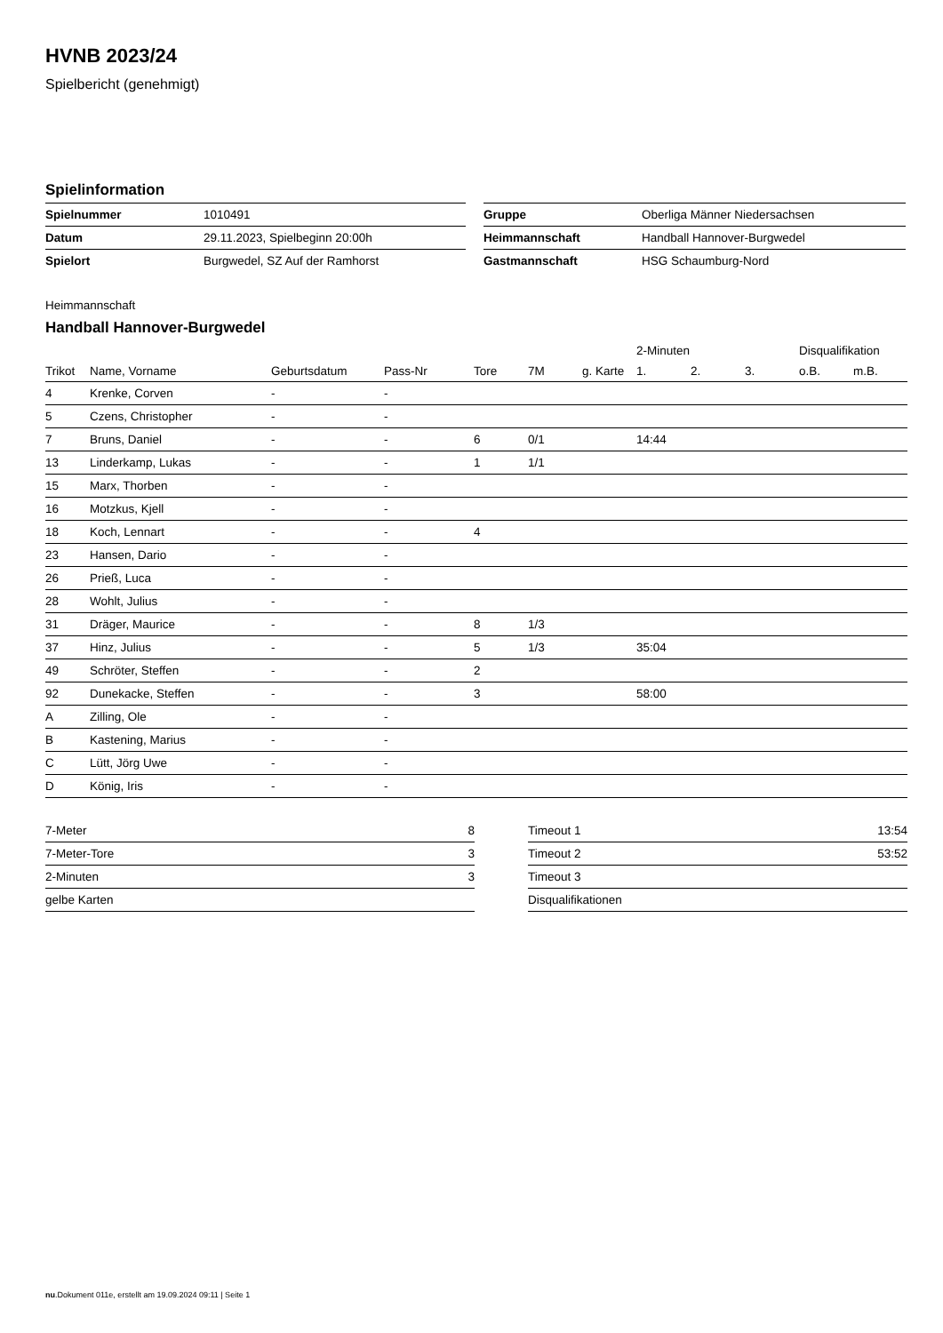HVNB 2023/24
Spielbericht (genehmigt)
Spielinformation
| Spielnummer | 1010491 |
| Datum | 29.11.2023, Spielbeginn 20:00h |
| Spielort | Burgwedel, SZ Auf der Ramhorst |
| Gruppe | Oberliga Männer Niedersachsen |
| Heimmannschaft | Handball Hannover-Burgwedel |
| Gastmannschaft | HSG Schaumburg-Nord |
Heimmannschaft
Handball Hannover-Burgwedel
| | | | | | | | | 2-Minuten | | | Disqualifikation | |
| --- | --- | --- | --- | --- | --- | --- | --- | --- | --- | --- | --- | --- |
| Trikot | Name, Vorname | Geburtsdatum | Pass-Nr | Tore | 7M | g. Karte | | 1. | 2. | 3. | o.B. | m.B. |
| 4 | Krenke, Corven | - | - | | | | | | | | | |
| 5 | Czens, Christopher | - | - | | | | | | | | | |
| 7 | Bruns, Daniel | - | - | 6 | 0/1 | | | 14:44 | | | | |
| 13 | Linderkamp, Lukas | - | - | 1 | 1/1 | | | | | | | |
| 15 | Marx, Thorben | - | - | | | | | | | | | |
| 16 | Motzkus, Kjell | - | - | | | | | | | | | |
| 18 | Koch, Lennart | - | - | 4 | | | | | | | | |
| 23 | Hansen, Dario | - | - | | | | | | | | | |
| 26 | Prieß, Luca | - | - | | | | | | | | | |
| 28 | Wohlt, Julius | - | - | | | | | | | | | |
| 31 | Dräger, Maurice | - | - | 8 | 1/3 | | | | | | | |
| 37 | Hinz, Julius | - | - | 5 | 1/3 | | | 35:04 | | | | |
| 49 | Schröter, Steffen | - | - | 2 | | | | | | | | |
| 92 | Dunekacke, Steffen | - | - | 3 | | | | 58:00 | | | | |
| A | Zilling, Ole | - | - | | | | | | | | | |
| B | Kastening, Marius | - | - | | | | | | | | | |
| C | Lütt, Jörg Uwe | - | - | | | | | | | | | |
| D | König, Iris | - | - | | | | | | | | | |
| 7-Meter | 8 |
| 7-Meter-Tore | 3 |
| 2-Minuten | 3 |
| gelbe Karten | |
| Timeout 1 | 13:54 |
| Timeout 2 | 53:52 |
| Timeout 3 | |
| Disqualifikationen | |
nu.Dokument 011e, erstellt am 19.09.2024 09:11 | Seite 1